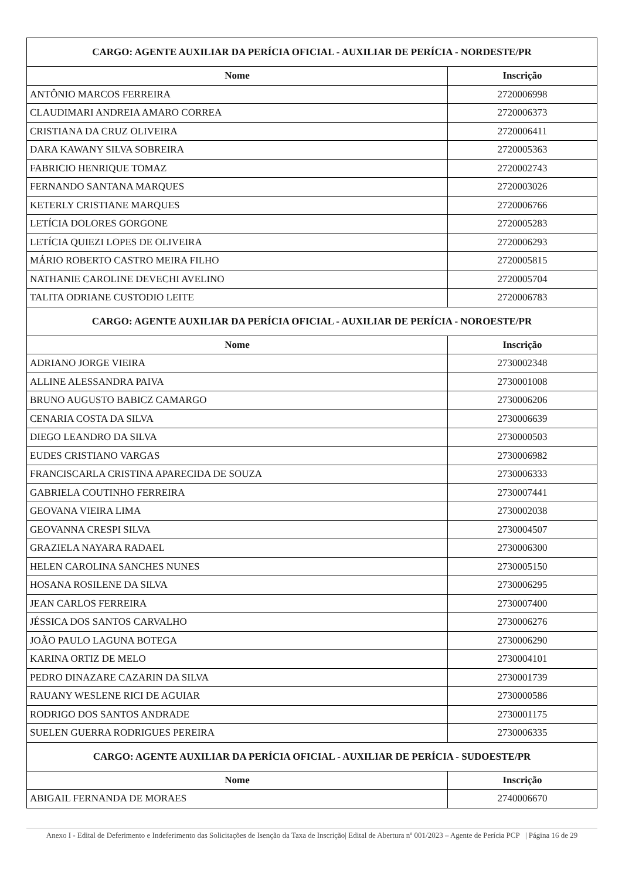| CARGO: AGENTE AUXILIAR DA PERÍCIA OFICIAL - AUXILIAR DE PERÍCIA - NORDESTE/PR | |
| --- | --- |
| Nome | Inscrição |
| ANTÔNIO MARCOS FERREIRA | 2720006998 |
| CLAUDIMARI ANDREIA AMARO CORREA | 2720006373 |
| CRISTIANA DA CRUZ OLIVEIRA | 2720006411 |
| DARA KAWANY SILVA SOBREIRA | 2720005363 |
| FABRICIO HENRIQUE TOMAZ | 2720002743 |
| FERNANDO SANTANA MARQUES | 2720003026 |
| KETERLY CRISTIANE MARQUES | 2720006766 |
| LETÍCIA DOLORES GORGONE | 2720005283 |
| LETÍCIA QUIEZI LOPES DE OLIVEIRA | 2720006293 |
| MÁRIO ROBERTO CASTRO MEIRA FILHO | 2720005815 |
| NATHANIE CAROLINE DEVECHI AVELINO | 2720005704 |
| TALITA ODRIANE CUSTODIO LEITE | 2720006783 |
| CARGO: AGENTE AUXILIAR DA PERÍCIA OFICIAL - AUXILIAR DE PERÍCIA - NOROESTE/PR | |
| Nome | Inscrição |
| ADRIANO JORGE VIEIRA | 2730002348 |
| ALLINE ALESSANDRA PAIVA | 2730001008 |
| BRUNO AUGUSTO BABICZ CAMARGO | 2730006206 |
| CENARIA COSTA DA SILVA | 2730006639 |
| DIEGO LEANDRO DA SILVA | 2730000503 |
| EUDES CRISTIANO VARGAS | 2730006982 |
| FRANCISCARLA CRISTINA APARECIDA DE SOUZA | 2730006333 |
| GABRIELA COUTINHO FERREIRA | 2730007441 |
| GEOVANA VIEIRA LIMA | 2730002038 |
| GEOVANNA CRESPI SILVA | 2730004507 |
| GRAZIELA NAYARA RADAEL | 2730006300 |
| HELEN CAROLINA SANCHES NUNES | 2730005150 |
| HOSANA ROSILENE DA SILVA | 2730006295 |
| JEAN CARLOS FERREIRA | 2730007400 |
| JÉSSICA DOS SANTOS CARVALHO | 2730006276 |
| JOÃO PAULO LAGUNA BOTEGA | 2730006290 |
| KARINA ORTIZ DE MELO | 2730004101 |
| PEDRO DINAZARE CAZARIN DA SILVA | 2730001739 |
| RAUANY WESLENE RICI DE AGUIAR | 2730000586 |
| RODRIGO DOS SANTOS ANDRADE | 2730001175 |
| SUELEN GUERRA RODRIGUES PEREIRA | 2730006335 |
| CARGO: AGENTE AUXILIAR DA PERÍCIA OFICIAL - AUXILIAR DE PERÍCIA - SUDOESTE/PR | |
| Nome | Inscrição |
| ABIGAIL FERNANDA DE MORAES | 2740006670 |
Anexo I - Edital de Deferimento e Indeferimento das Solicitações de Isenção da Taxa de Inscrição| Edital de Abertura nº 001/2023 – Agente de Perícia PCP | Página 16 de 29